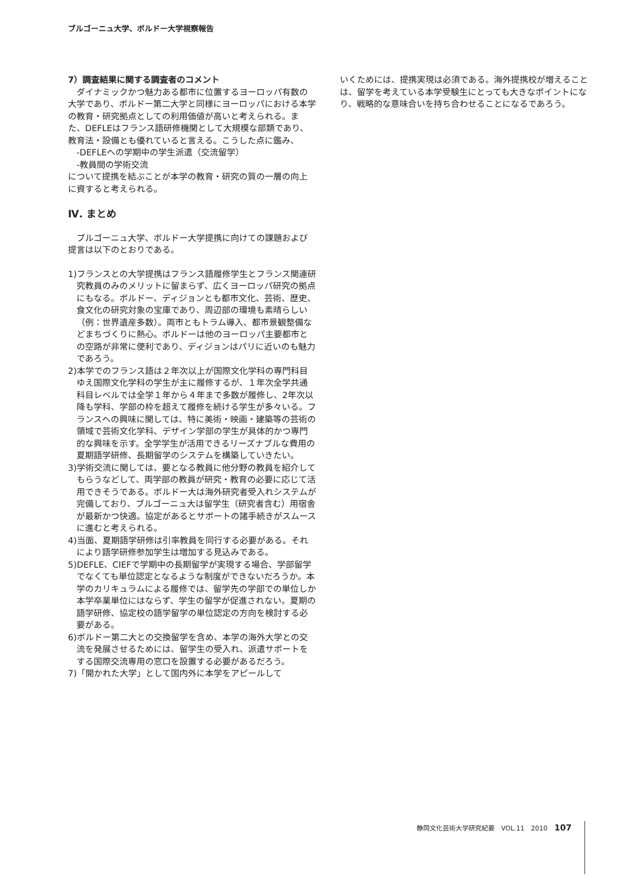ブルゴーニュ大学、ボルドー大学視察報告
7）調査結果に関する調査者のコメント
ダイナミックかつ魅力ある都市に位置するヨーロッパ有数の大学であり、ボルドー第二大学と同様にヨーロッパにおける本学の教育・研究拠点としての利用価値が高いと考えられる。また、DEFLEはフランス語研修機関として大規模な部類であり、教育法・設備とも優れていると言える。こうした点に鑑み、
-DEFLEへの学期中の学生派遣（交流留学）
-教員間の学術交流
について提携を結ぶことが本学の教育・研究の質の一層の向上に資すると考えられる。
Ⅳ. まとめ
ブルゴーニュ大学、ボルドー大学提携に向けての課題および提言は以下のとおりである。
1)フランスとの大学提携はフランス語履修学生とフランス関連研究教員のみのメリットに留まらず、広くヨーロッパ研究の拠点にもなる。ボルドー、ディジョンとも都市文化、芸術、歴史、食文化の研究対象の宝庫であり、周辺部の環境も素晴らしい（例：世界遺産多数）。両市ともトラム導入、都市景観整備などまちづくりに熱心。ボルドーは他のヨーロッパ主要都市との空路が非常に便利であり、ディジョンはパリに近いのも魅力であろう。
2)本学でのフランス語は２年次以上が国際文化学科の専門科目ゆえ国際文化学科の学生が主に履修するが、１年次全学共通科目レベルでは全学１年から４年まで多数が履修し、2年次以降も学科、学部の枠を超えて履修を続ける学生が多々いる。フランスへの興味に関しては、特に美術・映画・建築等の芸術の領域で芸術文化学科、デザイン学部の学生が具体的かつ専門的な興味を示す。全学学生が活用できるリーズナブルな費用の夏期語学研修、長期留学のシステムを構築していきたい。
3)学術交流に関しては、要となる教員に他分野の教員を紹介してもらうなどして、両学部の教員が研究・教育の必要に応じて活用できそうである。ボルドー大は海外研究者受入れシステムが完備しており、ブルゴーニュ大は留学生（研究者含む）用宿舎が最新かつ快適。協定があるとサポートの諸手続きがスムースに進むと考えられる。
4)当面、夏期語学研修は引率教員を同行する必要がある。それにより語学研修参加学生は増加する見込みである。
5)DEFLE、CIEFで学期中の長期留学が実現する場合、学部留学でなくても単位認定となるような制度ができないだろうか。本学のカリキュラムによる履修では、留学先の学部での単位しか本学卒業単位にはならず、学生の留学が促進されない。夏期の語学研修、協定校の語学留学の単位認定の方向を検討する必要がある。
6)ボルドー第二大との交換留学を含め、本学の海外大学との交流を発展させるためには、留学生の受入れ、派遣サポートをする国際交流専用の窓口を設置する必要があるだろう。
7)「開かれた大学」として国内外に本学をアピールして
いくためには、提携実現は必須である。海外提携校が増えることは、留学を考えている本学受験生にとっても大きなポイントになり、戦略的な意味合いを持ち合わせることになるであろう。
静岡文化芸術大学研究紀要　VOL.11　2010 107